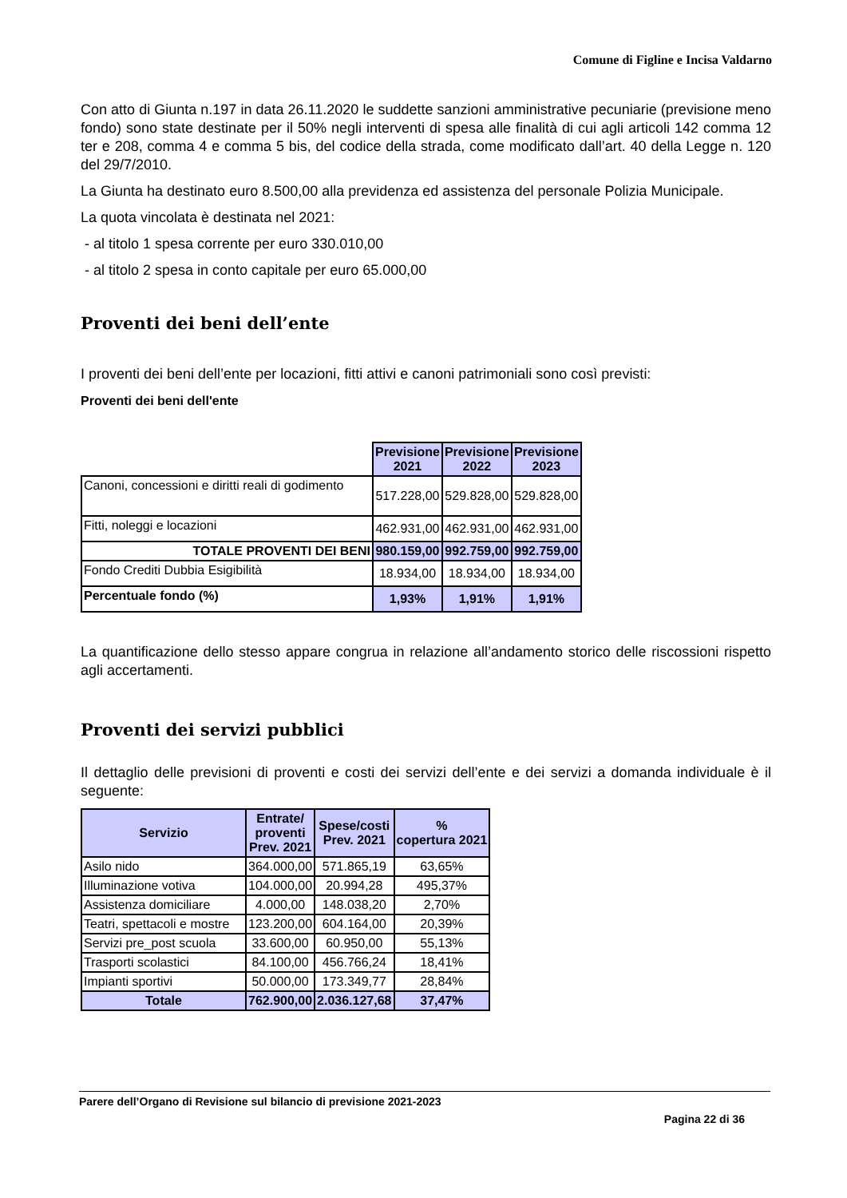Comune di Figline e Incisa Valdarno
Con atto di Giunta n.197 in data 26.11.2020 le suddette sanzioni amministrative pecuniarie (previsione meno fondo) sono state destinate per il 50% negli interventi di spesa alle finalità di cui agli articoli 142 comma 12 ter e 208, comma 4 e comma 5 bis, del codice della strada, come modificato dall’art. 40 della Legge n. 120 del 29/7/2010.
La Giunta ha destinato euro 8.500,00 alla previdenza ed assistenza del personale Polizia Municipale.
La quota vincolata è destinata nel 2021:
- al titolo 1 spesa corrente per euro 330.010,00
- al titolo 2 spesa in conto capitale per euro 65.000,00
Proventi dei beni dell’ente
I proventi dei beni dell’ente per locazioni, fitti attivi e canoni patrimoniali sono così previsti:
Proventi dei beni dell'ente
| | Previsione 2021 | Previsione 2022 | Previsione 2023 |
| Canoni, concessioni e diritti reali di godimento | 517.228,00 | 529.828,00 | 529.828,00 |
| Fitti, noleggi e locazioni | 462.931,00 | 462.931,00 | 462.931,00 |
| TOTALE PROVENTI DEI BENI | 980.159,00 | 992.759,00 | 992.759,00 |
| Fondo Crediti Dubbia Esigibilità | 18.934,00 | 18.934,00 | 18.934,00 |
| Percentuale fondo (%) | 1,93% | 1,91% | 1,91% |
La quantificazione dello stesso appare congrua in relazione all’andamento storico delle riscossioni rispetto agli accertamenti.
Proventi dei servizi pubblici
Il dettaglio delle previsioni di proventi e costi dei servizi dell’ente e dei servizi a domanda individuale è il seguente:
| Servizio | Entrate/ proventi Prev. 2021 | Spese/costi Prev. 2021 | % copertura 2021 |
| --- | --- | --- | --- |
| Asilo nido | 364.000,00 | 571.865,19 | 63,65% |
| Illuminazione votiva | 104.000,00 | 20.994,28 | 495,37% |
| Assistenza domiciliare | 4.000,00 | 148.038,20 | 2,70% |
| Teatri, spettacoli e mostre | 123.200,00 | 604.164,00 | 20,39% |
| Servizi pre_post scuola | 33.600,00 | 60.950,00 | 55,13% |
| Trasporti scolastici | 84.100,00 | 456.766,24 | 18,41% |
| Impianti sportivi | 50.000,00 | 173.349,77 | 28,84% |
| Totale | 762.900,00 | 2.036.127,68 | 37,47% |
Parere dell’Organo di Revisione sul bilancio di previsione 2021-2023
Pagina 22 di 36